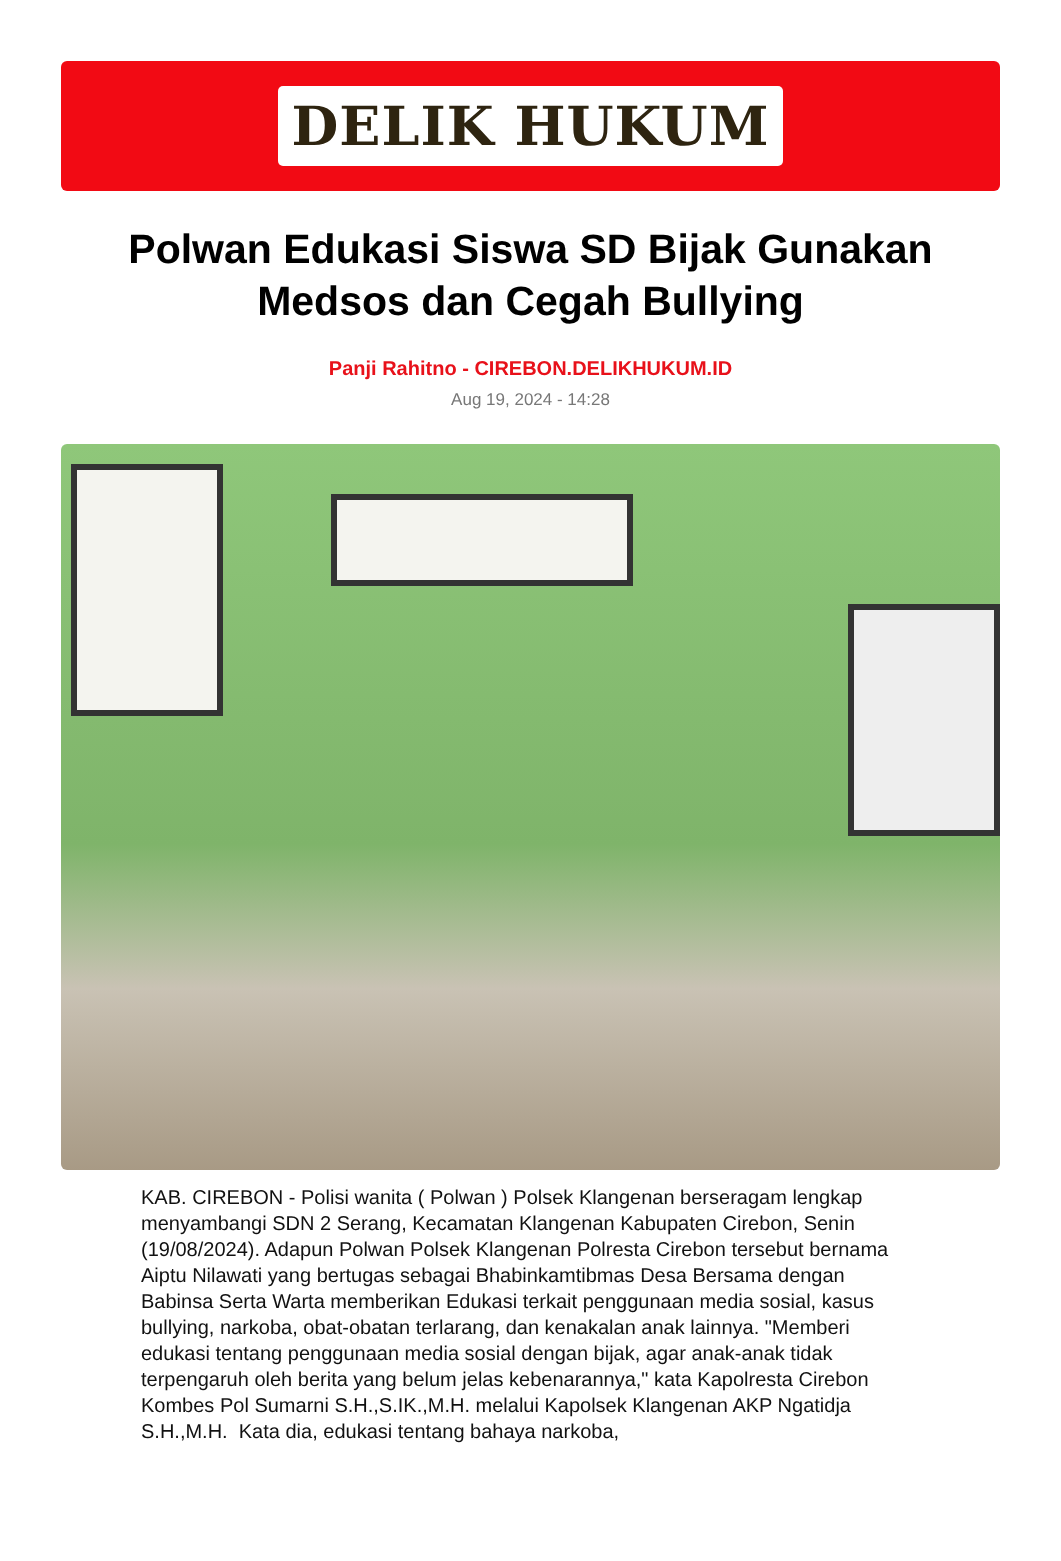DELIK HUKUM
Polwan Edukasi Siswa SD Bijak Gunakan Medsos dan Cegah Bullying
Panji Rahitno - CIREBON.DELIKHUKUM.ID
Aug 19, 2024 - 14:28
KAB. CIREBON - Polisi wanita ( Polwan ) Polsek Klangenan berseragam lengkap menyambangi SDN 2 Serang, Kecamatan Klangenan Kabupaten Cirebon, Senin (19/08/2024). Adapun Polwan Polsek Klangenan Polresta Cirebon tersebut bernama Aiptu Nilawati yang bertugas sebagai Bhabinkamtibmas Desa Bersama dengan Babinsa Serta Warta memberikan Edukasi terkait penggunaan media sosial, kasus bullying, narkoba, obat-obatan terlarang, dan kenakalan anak lainnya. "Memberi edukasi tentang penggunaan media sosial dengan bijak, agar anak-anak tidak terpengaruh oleh berita yang belum jelas kebenarannya," kata Kapolresta Cirebon Kombes Pol Sumarni S.H.,S.IK.,M.H. melalui Kapolsek Klangenan AKP Ngatidja S.H.,M.H. Kata dia, edukasi tentang bahaya narkoba,